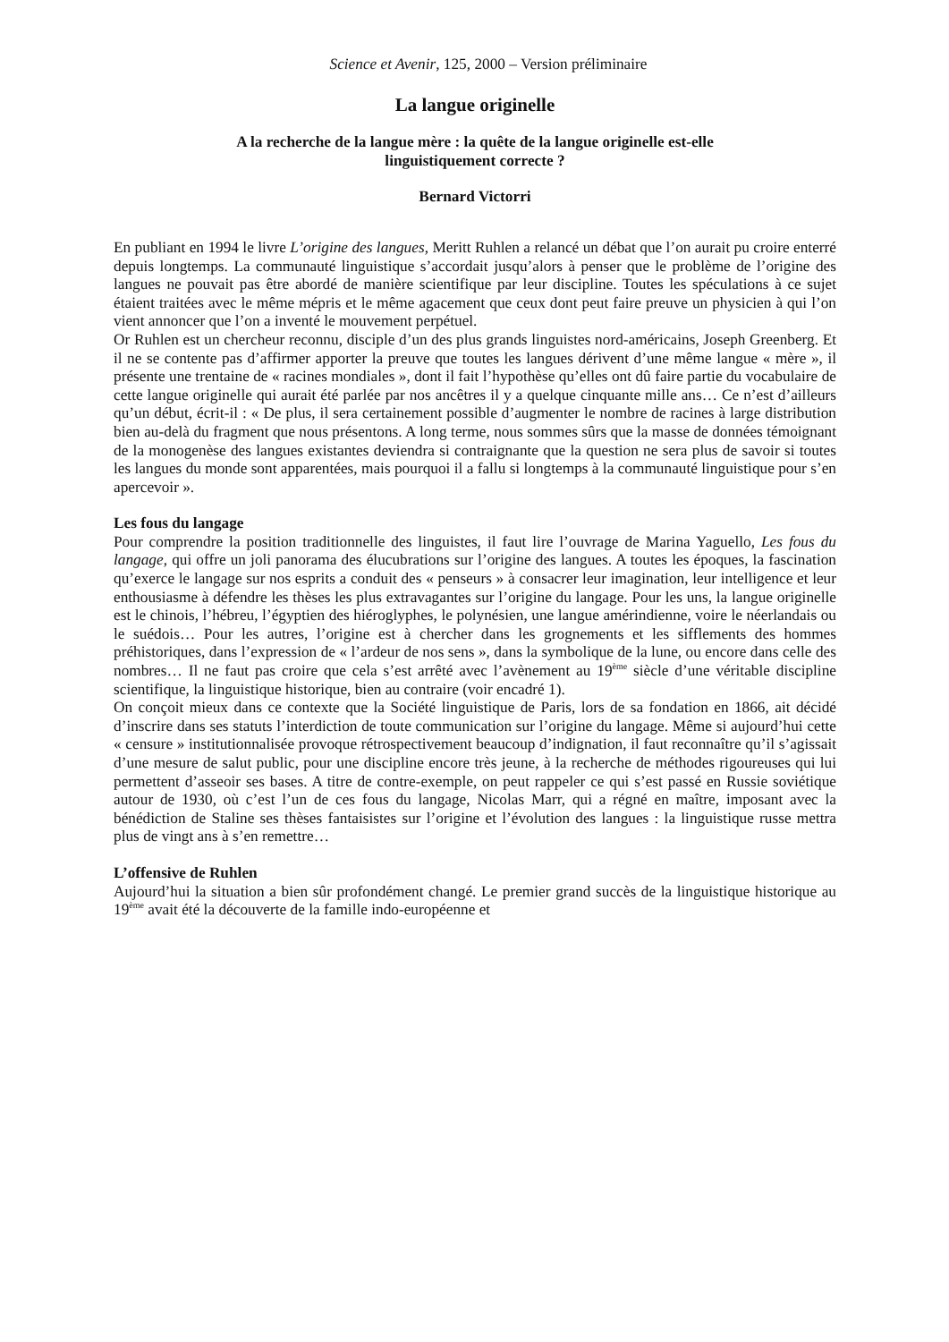Science et Avenir, 125, 2000 – Version préliminaire
La langue originelle
A la recherche de la langue mère : la quête de la langue originelle est-elle
linguistiquement correcte ?
Bernard Victorri
En publiant en 1994 le livre L’origine des langues, Meritt Ruhlen a relancé un débat que l’on aurait pu croire enterré depuis longtemps. La communauté linguistique s’accordait jusqu’alors à penser que le problème de l’origine des langues ne pouvait pas être abordé de manière scientifique par leur discipline. Toutes les spéculations à ce sujet étaient traitées avec le même mépris et le même agacement que ceux dont peut faire preuve un physicien à qui l’on vient annoncer que l’on a inventé le mouvement perpétuel.
Or Ruhlen est un chercheur reconnu, disciple d’un des plus grands linguistes nord-américains, Joseph Greenberg. Et il ne se contente pas d’affirmer apporter la preuve que toutes les langues dérivent d’une même langue « mère », il présente une trentaine de « racines mondiales », dont il fait l’hypothèse qu’elles ont dû faire partie du vocabulaire de cette langue originelle qui aurait été parlée par nos ancêtres il y a quelque cinquante mille ans… Ce n’est d’ailleurs qu’un début, écrit-il : « De plus, il sera certainement possible d’augmenter le nombre de racines à large distribution bien au-delà du fragment que nous présentons. A long terme, nous sommes sûrs que la masse de données témoignant de la monogenèse des langues existantes deviendra si contraignante que la question ne sera plus de savoir si toutes les langues du monde sont apparentées, mais pourquoi il a fallu si longtemps à la communauté linguistique pour s’en apercevoir ».
Les fous du langage
Pour comprendre la position traditionnelle des linguistes, il faut lire l’ouvrage de Marina Yaguello, Les fous du langage, qui offre un joli panorama des élucubrations sur l’origine des langues. A toutes les époques, la fascination qu’exerce le langage sur nos esprits a conduit des « penseurs » à consacrer leur imagination, leur intelligence et leur enthousiasme à défendre les thèses les plus extravagantes sur l’origine du langage. Pour les uns, la langue originelle est le chinois, l’hébreu, l’égyptien des hiéroglyphes, le polynésien, une langue amérindienne, voire le néerlandais ou le suédois… Pour les autres, l’origine est à chercher dans les grognements et les sifflements des hommes préhistoriques, dans l’expression de « l’ardeur de nos sens », dans la symbolique de la lune, ou encore dans celle des nombres… Il ne faut pas croire que cela s’est arrêté avec l’avènement au 19<sup>ème</sup> siècle d’une véritable discipline scientifique, la linguistique historique, bien au contraire (voir encadré 1).
On conçoit mieux dans ce contexte que la Société linguistique de Paris, lors de sa fondation en 1866, ait décidé d’inscrire dans ses statuts l’interdiction de toute communication sur l’origine du langage. Même si aujourd’hui cette « censure » institutionnalisée provoque rétrospectivement beaucoup d’indignation, il faut reconnaître qu’il s’agissait d’une mesure de salut public, pour une discipline encore très jeune, à la recherche de méthodes rigoureuses qui lui permettent d’asseoir ses bases. A titre de contre-exemple, on peut rappeler ce qui s’est passé en Russie soviétique autour de 1930, où c’est l’un de ces fous du langage, Nicolas Marr, qui a régné en maître, imposant avec la bénédiction de Staline ses thèses fantaisistes sur l’origine et l’évolution des langues : la linguistique russe mettra plus de vingt ans à s’en remettre…
L’offensive de Ruhlen
Aujourd’hui la situation a bien sûr profondément changé. Le premier grand succès de la linguistique historique au 19<sup>ème</sup> avait été la découverte de la famille indo-européenne et